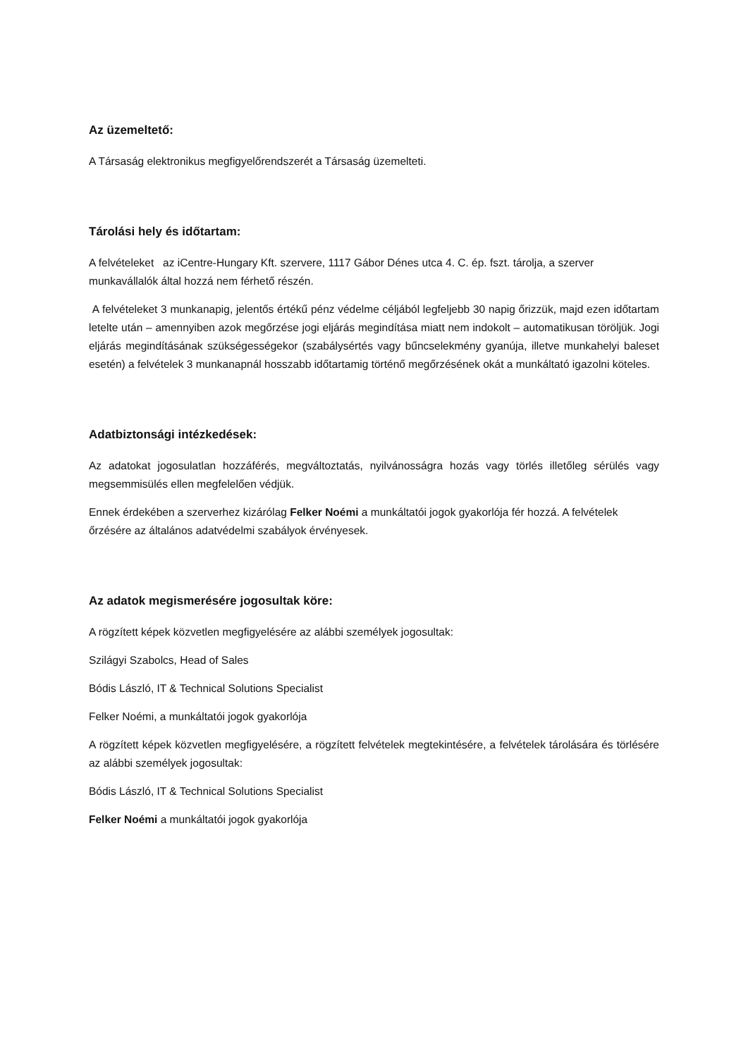Az üzemeltető:
A Társaság elektronikus megfigyelőrendszerét a Társaság üzemelteti.
Tárolási hely és időtartam:
A felvételeket az iCentre-Hungary Kft. szervere, 1117 Gábor Dénes utca 4. C. ép. fszt. tárolja, a szerver munkavállalók által hozzá nem férhető részén.
A felvételeket 3 munkanapig, jelentős értékű pénz védelme céljából legfeljebb 30 napig őrizzük, majd ezen időtartam letelte után – amennyiben azok megőrzése jogi eljárás megindítása miatt nem indokolt – automatikusan töröljük. Jogi eljárás megindításának szükségességekor (szabálysértés vagy bűncselekmény gyanúja, illetve munkahelyi baleset esetén) a felvételek 3 munkanapnál hosszabb időtartamig történő megőrzésének okát a munkáltató igazolni köteles.
Adatbiztonsági intézkedések:
Az adatokat jogosulatlan hozzáférés, megváltoztatás, nyilvánosságra hozás vagy törlés illetőleg sérülés vagy megsemmisülés ellen megfelelően védjük.
Ennek érdekében a szerverhez kizárólag Felker Noémi a munkáltatói jogok gyakorlója fér hozzá. A felvételek őrzésére az általános adatvédelmi szabályok érvényesek.
Az adatok megismerésére jogosultak köre:
A rögzített képek közvetlen megfigyelésére az alábbi személyek jogosultak:
Szilágyi Szabolcs, Head of Sales
Bódis László, IT & Technical Solutions Specialist
Felker Noémi, a munkáltatói jogok gyakorlója
A rögzített képek közvetlen megfigyelésére, a rögzített felvételek megtekintésére, a felvételek tárolására és törlésére az alábbi személyek jogosultak:
Bódis László, IT & Technical Solutions Specialist
Felker Noémi a munkáltatói jogok gyakorlója